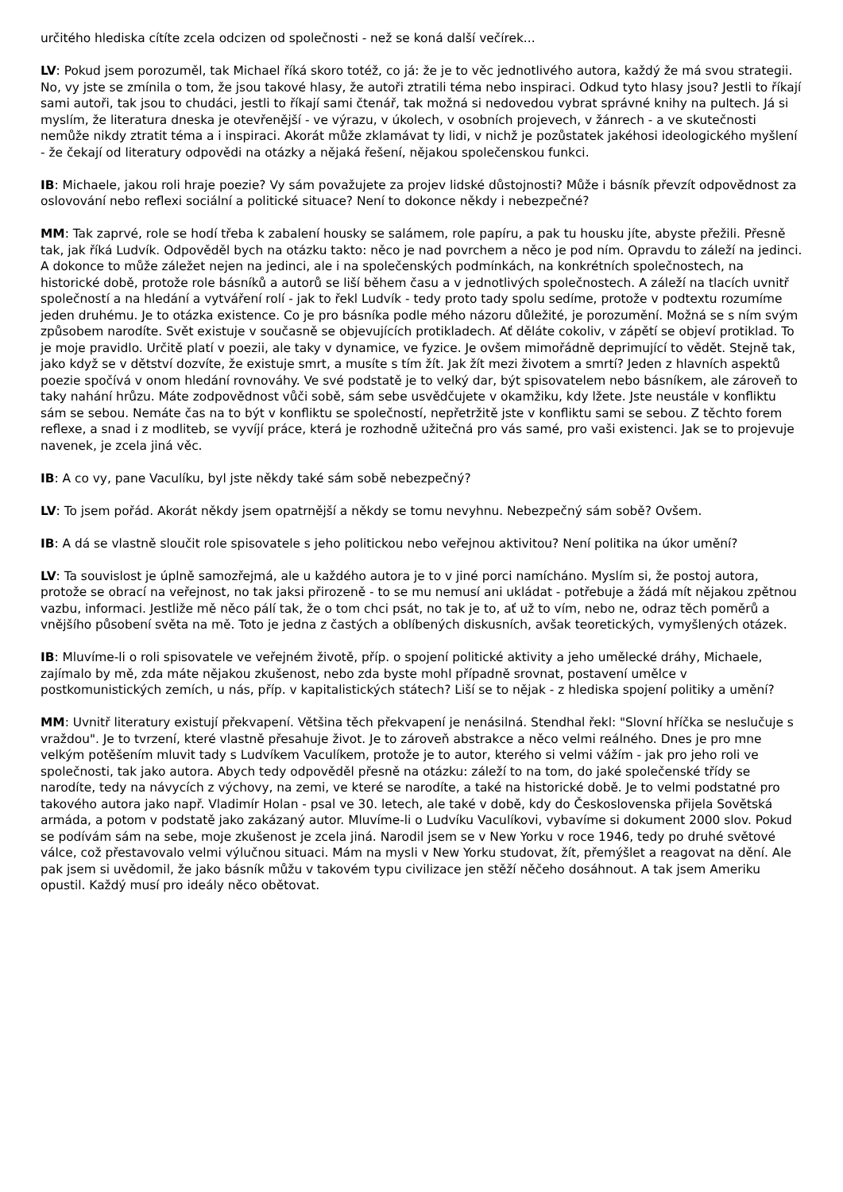určitého hlediska cítíte zcela odcizen od společnosti - než se koná další večírek...
LV: Pokud jsem porozuměl, tak Michael říká skoro totéž, co já: že je to věc jednotlivého autora, každý že má svou strategii. No, vy jste se zmínila o tom, že jsou takové hlasy, že autoři ztratili téma nebo inspiraci. Odkud tyto hlasy jsou? Jestli to říkají sami autoři, tak jsou to chudáci, jestli to říkají sami čtenář, tak možná si nedovedou vybrat správné knihy na pultech. Já si myslím, že literatura dneska je otevřenější - ve výrazu, v úkolech, v osobních projevech, v žánrech - a ve skutečnosti nemůže nikdy ztratit téma a i inspiraci. Akorát může zklamávat ty lidi, v nichž je pozůstatek jakéhosi ideologického myšlení - že čekají od literatury odpovědi na otázky a nějaká řešení, nějakou společenskou funkci.
IB: Michaele, jakou roli hraje poezie? Vy sám považujete za projev lidské důstojnosti? Může i básník převzít odpovědnost za oslovování nebo reflexi sociální a politické situace? Není to dokonce někdy i nebezpečné?
MM: Tak zaprvé, role se hodí třeba k zabalení housky se salámem, role papíru, a pak tu housku jíte, abyste přežili. Přesně tak, jak říká Ludvík. Odpověděl bych na otázku takto: něco je nad povrchem a něco je pod ním. Opravdu to záleží na jedinci. A dokonce to může záležet nejen na jedinci, ale i na společenských podmínkách, na konkrétních společnostech, na historické době, protože role básníků a autorů se liší během času a v jednotlivých společnostech. A záleží na tlacích uvnitř společností a na hledání a vytváření rolí - jak to řekl Ludvík - tedy proto tady spolu sedíme, protože v podtextu rozumíme jeden druhému. Je to otázka existence. Co je pro básníka podle mého názoru důležité, je porozumění. Možná se s ním svým způsobem narodíte. Svět existuje v současně se objevujících protikladech. Ať děláte cokoliv, v zápětí se objeví protiklad. To je moje pravidlo. Určitě platí v poezii, ale taky v dynamice, ve fyzice. Je ovšem mimořádně deprimující to vědět. Stejně tak, jako když se v dětství dozvíte, že existuje smrt, a musíte s tím žít. Jak žít mezi životem a smrtí? Jeden z hlavních aspektů poezie spočívá v onom hledání rovnováhy. Ve své podstatě je to velký dar, být spisovatelem nebo básníkem, ale zároveň to taky nahání hrůzu. Máte zodpovědnost vůči sobě, sám sebe usvědčujete v okamžiku, kdy lžete. Jste neustále v konfliktu sám se sebou. Nemáte čas na to být v konfliktu se společností, nepřetržitě jste v konfliktu sami se sebou. Z těchto forem reflexe, a snad i z modliteb, se vyvíjí práce, která je rozhodně užitečná pro vás samé, pro vaši existenci. Jak se to projevuje navenek, je zcela jiná věc.
IB: A co vy, pane Vaculíku, byl jste někdy také sám sobě nebezpečný?
LV: To jsem pořád. Akorát někdy jsem opatrnější a někdy se tomu nevyhnu. Nebezpečný sám sobě? Ovšem.
IB: A dá se vlastně sloučit role spisovatele s jeho politickou nebo veřejnou aktivitou? Není politika na úkor umění?
LV: Ta souvislost je úplně samozřejmá, ale u každého autora je to v jiné porci namícháno. Myslím si, že postoj autora, protože se obrací na veřejnost, no tak jaksi přirozeně - to se mu nemusí ani ukládat - potřebuje a žádá mít nějakou zpětnou vazbu, informaci. Jestliže mě něco pálí tak, že o tom chci psát, no tak je to, ať už to vím, nebo ne, odraz těch poměrů a vnějšího působení světa na mě. Toto je jedna z častých a oblíbených diskusních, avšak teoretických, vymyšlených otázek.
IB: Mluvíme-li o roli spisovatele ve veřejném životě, příp. o spojení politické aktivity a jeho umělecké dráhy, Michaele, zajímalo by mě, zda máte nějakou zkušenost, nebo zda byste mohl případně srovnat, postavení umělce v postkomunistických zemích, u nás, příp. v kapitalistických státech? Liší se to nějak - z hlediska spojení politiky a umění?
MM: Uvnitř literatury existují překvapení. Většina těch překvapení je nenásilná. Stendhal řekl: "Slovní hříčka se neslučuje s vraždou". Je to tvrzení, které vlastně přesahuje život. Je to zároveň abstrakce a něco velmi reálného. Dnes je pro mne velkým potěšením mluvit tady s Ludvíkem Vaculíkem, protože je to autor, kterého si velmi vážím - jak pro jeho roli ve společnosti, tak jako autora. Abych tedy odpověděl přesně na otázku: záleží to na tom, do jaké společenské třídy se narodíte, tedy na návycích z výchovy, na zemi, ve které se narodíte, a také na historické době. Je to velmi podstatné pro takového autora jako např. Vladimír Holan - psal ve 30. letech, ale také v době, kdy do Československa přijela Sovětská armáda, a potom v podstatě jako zakázaný autor. Mluvíme-li o Ludvíku Vaculíkovi, vybavíme si dokument 2000 slov. Pokud se podívám sám na sebe, moje zkušenost je zcela jiná. Narodil jsem se v New Yorku v roce 1946, tedy po druhé světové válce, což přestavovalo velmi výlučnou situaci. Mám na mysli v New Yorku studovat, žít, přemýšlet a reagovat na dění. Ale pak jsem si uvědomil, že jako básník můžu v takovém typu civilizace jen stěží něčeho dosáhnout. A tak jsem Ameriku opustil. Každý musí pro ideály něco obětovat.